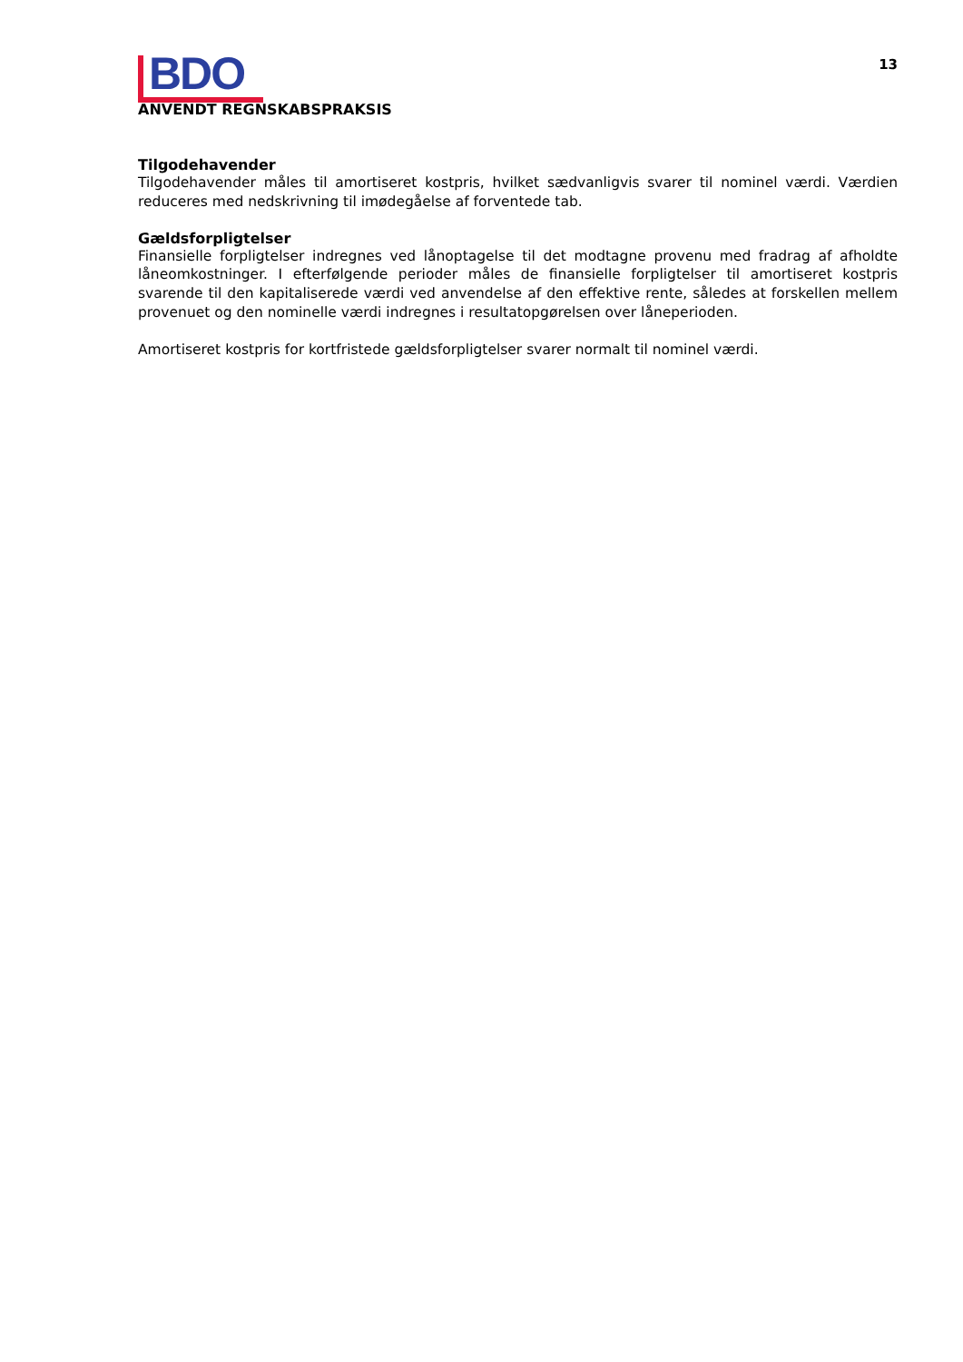BDO
13
ANVENDT REGNSKABSPRAKSIS
Tilgodehavender
Tilgodehavender måles til amortiseret kostpris, hvilket sædvanligvis svarer til nominel værdi. Værdien reduceres med nedskrivning til imødegåelse af forventede tab.
Gældsforpligtelser
Finansielle forpligtelser indregnes ved lånoptagelse til det modtagne provenu med fradrag af afholdte låneomkostninger. I efterfølgende perioder måles de finansielle forpligtelser til amortiseret kostpris svarende til den kapitaliserede værdi ved anvendelse af den effektive rente, således at forskellen mellem provenuet og den nominelle værdi indregnes i resultatopgørelsen over låneperioden.
Amortiseret kostpris for kortfristede gældsforpligtelser svarer normalt til nominel værdi.